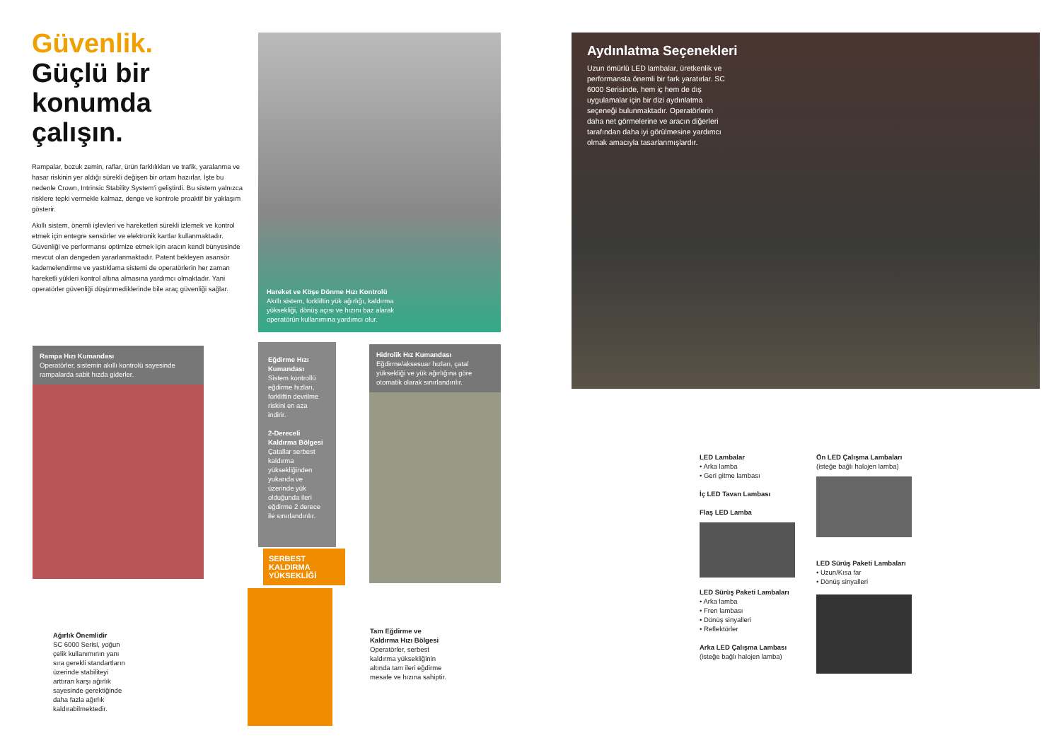Güvenlik.
Güçlü bir
konumda çalışın.
Rampalar, bozuk zemin, raflar, ürün farklılıkları ve trafik, yaralanma ve hasar riskinin yer aldığı sürekli değişen bir ortam hazırlar. İşte bu nedenle Crown, Intrinsic Stability System'i geliştirdi. Bu sistem yalnızca risklere tepki vermekle kalmaz, denge ve kontrole proaktif bir yaklaşım gösterir.
Akıllı sistem, önemli işlevleri ve hareketleri sürekli izlemek ve kontrol etmek için entegre sensörler ve elektronik kartlar kullanmaktadır. Güvenliği ve performansı optimize etmek için aracın kendi bünyesinde mevcut olan dengeden yararlanmaktadır. Patent bekleyen asansör kademelendirme ve yastıklama sistemi de operatörlerin her zaman hareketli yükleri kontrol altına almasına yardımcı olmaktadır. Yani operatörler güvenliği düşünmediklerinde bile araç güvenliği sağlar.
Hareket ve Köşe Dönme Hızı Kontrolü
Akıllı sistem, forkliftin yük ağırlığı, kaldırma yüksekliği, dönüş açısı ve hızını baz alarak operatörün kullanımına yardımcı olur.
Rampa Hızı Kumandası
Operatörler, sistemin akıllı kontrolü sayesinde rampalarda sabit hızda giderler.
Eğdirme Hızı Kumandası
Sistem kontrollü eğdirme hızları, forkliftin devrilme riskini en aza indirir.
2-Dereceli Kaldırma Bölgesi
Çatallar serbest kaldırma yüksekliğinden yukarıda ve üzerinde yük olduğunda ileri eğdirme 2 derece ile sınırlandırılır.
SERBEST KALDIRMA YÜKSEKLİĞİ
Hidrolik Hız Kumandası
Eğdirme/aksesuar hızları, çatal yüksekliği ve yük ağırlığına göre otomatik olarak sınırlandırılır.
Ağırlık Önemlidir
SC 6000 Serisi, yoğun çelik kullanımının yanı sıra gerekli standartların üzerinde stabiliteyi arttıran karşı ağırlık sayesinde gerektiğinde daha fazla ağırlık kaldırabilmektedir.
Tam Eğdirme ve Kaldırma Hızı Bölgesi
Operatörler, serbest kaldırma yüksekliğinin altında tam ileri eğdirme mesafe ve hızına sahiptir.
Aydınlatma Seçenekleri
Uzun ömürlü LED lambalar, üretkenlik ve performansta önemli bir fark yaratırlar. SC 6000 Serisinde, hem iç hem de dış uygulamalar için bir dizi aydınlatma seçeneği bulunmaktadır. Operatörlerin daha net görmelerine ve aracın diğerleri tarafından daha iyi görülmesine yardımcı olmak amacıyla tasarlanmışlardır.
LED Lambalar
• Arka lamba
• Geri gitme lambası
İç LED Tavan Lambası
Flaş LED Lamba
LED Sürüş Paketi Lambaları
• Arka lamba
• Fren lambası
• Dönüş sinyalleri
• Reflektörler
Arka LED Çalışma Lambası
(isteğe bağlı halojen lamba)
Ön LED Çalışma Lambaları
(isteğe bağlı halojen lamba)
LED Sürüş Paketi Lambaları
• Uzun/Kısa far
• Dönüş sinyalleri